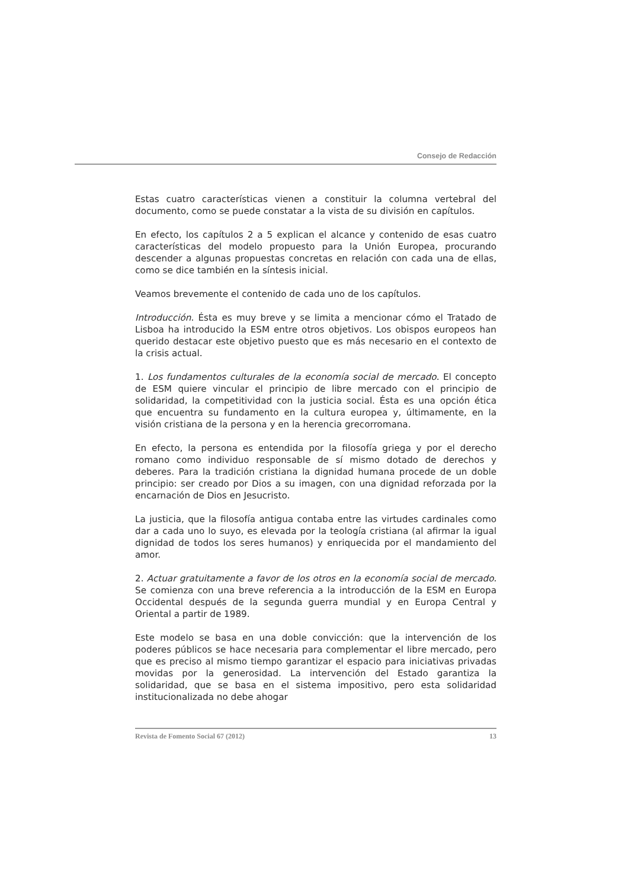Consejo de Redacción
Estas cuatro características vienen a constituir la columna vertebral del documento, como se puede constatar a la vista de su división en capítulos.
En efecto, los capítulos 2 a 5 explican el alcance y contenido de esas cuatro características del modelo propuesto para la Unión Europea, procurando descender a algunas propuestas concretas en relación con cada una de ellas, como se dice también en la síntesis inicial.
Veamos brevemente el contenido de cada uno de los capítulos.
Introducción. Ésta es muy breve y se limita a mencionar cómo el Tratado de Lisboa ha introducido la ESM entre otros objetivos. Los obispos europeos han querido destacar este objetivo puesto que es más necesario en el contexto de la crisis actual.
1. Los fundamentos culturales de la economía social de mercado. El concepto de ESM quiere vincular el principio de libre mercado con el principio de solidaridad, la competitividad con la justicia social. Ésta es una opción ética que encuentra su fundamento en la cultura europea y, últimamente, en la visión cristiana de la persona y en la herencia grecorromana.
En efecto, la persona es entendida por la filosofía griega y por el derecho romano como individuo responsable de sí mismo dotado de derechos y deberes. Para la tradición cristiana la dignidad humana procede de un doble principio: ser creado por Dios a su imagen, con una dignidad reforzada por la encarnación de Dios en Jesucristo.
La justicia, que la filosofía antigua contaba entre las virtudes cardinales como dar a cada uno lo suyo, es elevada por la teología cristiana (al afirmar la igual dignidad de todos los seres humanos) y enriquecida por el mandamiento del amor.
2. Actuar gratuitamente a favor de los otros en la economía social de mercado. Se comienza con una breve referencia a la introducción de la ESM en Europa Occidental después de la segunda guerra mundial y en Europa Central y Oriental a partir de 1989.
Este modelo se basa en una doble convicción: que la intervención de los poderes públicos se hace necesaria para complementar el libre mercado, pero que es preciso al mismo tiempo garantizar el espacio para iniciativas privadas movidas por la generosidad. La intervención del Estado garantiza la solidaridad, que se basa en el sistema impositivo, pero esta solidaridad institucionalizada no debe ahogar
Revista de Fomento Social 67 (2012) 13